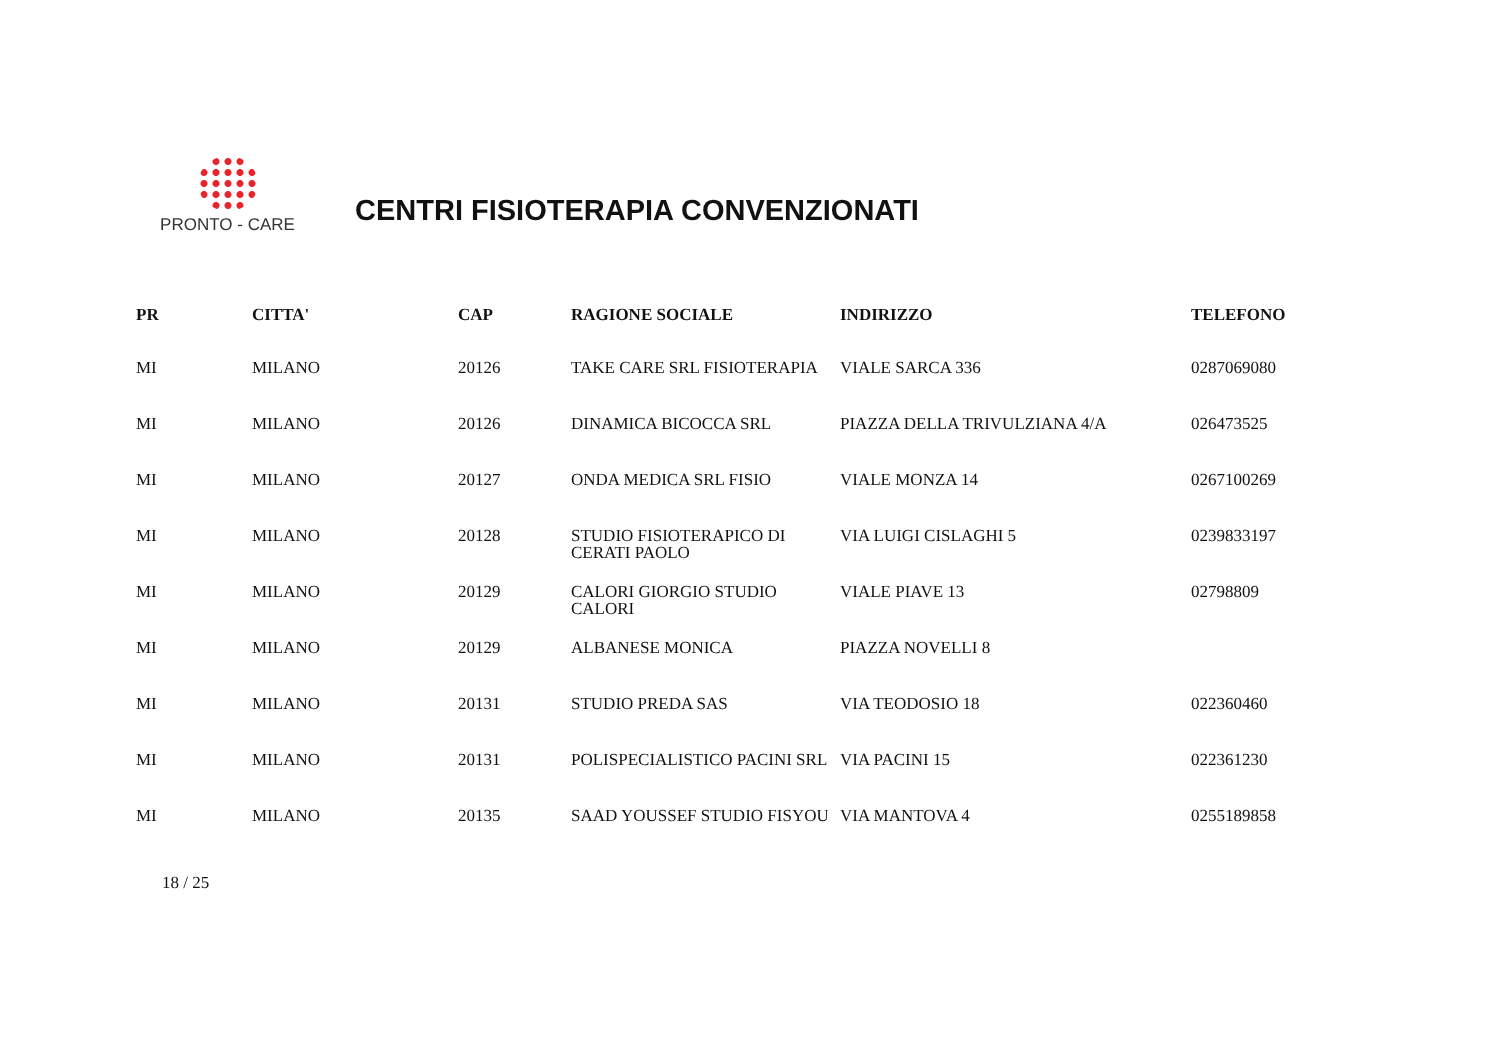PRONTO - CARE
CENTRI FISIOTERAPIA CONVENZIONATI
| PR | CITTA' | CAP | RAGIONE SOCIALE | INDIRIZZO | TELEFONO |
| --- | --- | --- | --- | --- | --- |
| MI | MILANO | 20126 | TAKE CARE SRL FISIOTERAPIA | VIALE SARCA 336 | 0287069080 |
| MI | MILANO | 20126 | DINAMICA BICOCCA SRL | PIAZZA DELLA TRIVULZIANA 4/A | 026473525 |
| MI | MILANO | 20127 | ONDA MEDICA SRL FISIO | VIALE MONZA 14 | 0267100269 |
| MI | MILANO | 20128 | STUDIO FISIOTERAPICO DI CERATI PAOLO | VIA LUIGI CISLAGHI 5 | 0239833197 |
| MI | MILANO | 20129 | CALORI GIORGIO STUDIO CALORI | VIALE PIAVE 13 | 02798809 |
| MI | MILANO | 20129 | ALBANESE MONICA | PIAZZA NOVELLI 8 | |
| MI | MILANO | 20131 | STUDIO PREDA SAS | VIA TEODOSIO 18 | 022360460 |
| MI | MILANO | 20131 | POLISPECIALISTICO PACINI SRL | VIA PACINI 15 | 022361230 |
| MI | MILANO | 20135 | SAAD YOUSSEF STUDIO FISYOU | VIA MANTOVA 4 | 0255189858 |
18 / 25